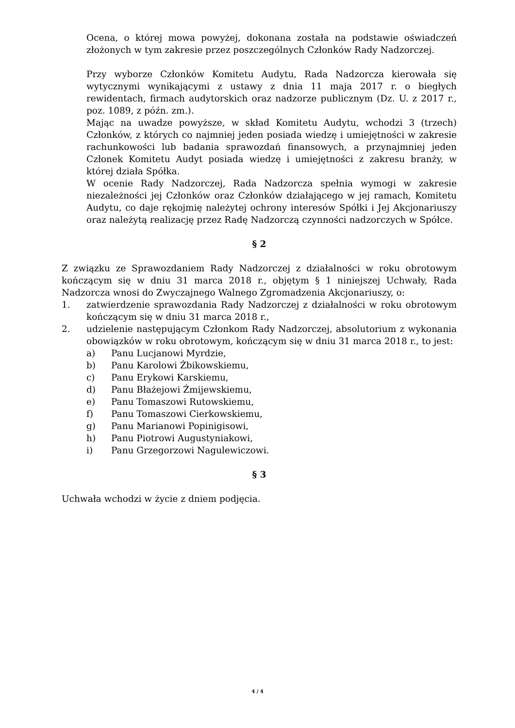Ocena, o której mowa powyżej, dokonana została na podstawie oświadczeń złożonych w tym zakresie przez poszczególnych Członków Rady Nadzorczej.
Przy wyborze Członków Komitetu Audytu, Rada Nadzorcza kierowała się wytycznymi wynikającymi z ustawy z dnia 11 maja 2017 r. o biegłych rewidentach, firmach audytorskich oraz nadzorze publicznym (Dz. U. z 2017 r., poz. 1089, z późn. zm.).
Mając na uwadze powyższe, w skład Komitetu Audytu, wchodzi 3 (trzech) Członków, z których co najmniej jeden posiada wiedzę i umiejętności w zakresie rachunkowości lub badania sprawozdań finansowych, a przynajmniej jeden Członek Komitetu Audyt posiada wiedzę i umiejętności z zakresu branży, w której działa Spółka.
W ocenie Rady Nadzorczej, Rada Nadzorcza spełnia wymogi w zakresie niezależności jej Członków oraz Członków działającego w jej ramach, Komitetu Audytu, co daje rękojmię należytej ochrony interesów Spółki i Jej Akcjonariuszy oraz należytą realizację przez Radę Nadzorczą czynności nadzorczych w Spółce.
§ 2
Z związku ze Sprawozdaniem Rady Nadzorczej z działalności w roku obrotowym kończącym się w dniu 31 marca 2018 r., objętym § 1 niniejszej Uchwały, Rada Nadzorcza wnosi do Zwyczajnego Walnego Zgromadzenia Akcjonariuszy, o:
1. zatwierdzenie sprawozdania Rady Nadzorczej z działalności w roku obrotowym kończącym się w dniu 31 marca 2018 r.,
2. udzielenie następującym Członkom Rady Nadzorczej, absolutorium z wykonania obowiązków w roku obrotowym, kończącym się w dniu 31 marca 2018 r., to jest:
a) Panu Lucjanowi Myrdzie,
b) Panu Karolowi Żbikowskiemu,
c) Panu Erykowi Karskiemu,
d) Panu Błażejowi Żmijewskiemu,
e) Panu Tomaszowi Rutowskiemu,
f) Panu Tomaszowi Cierkowskiemu,
g) Panu Marianowi Popinigisowi,
h) Panu Piotrowi Augustyniakowi,
i) Panu Grzegorzowi Nagulewiczowi.
§ 3
Uchwała wchodzi w życie z dniem podjęcia.
4 / 4